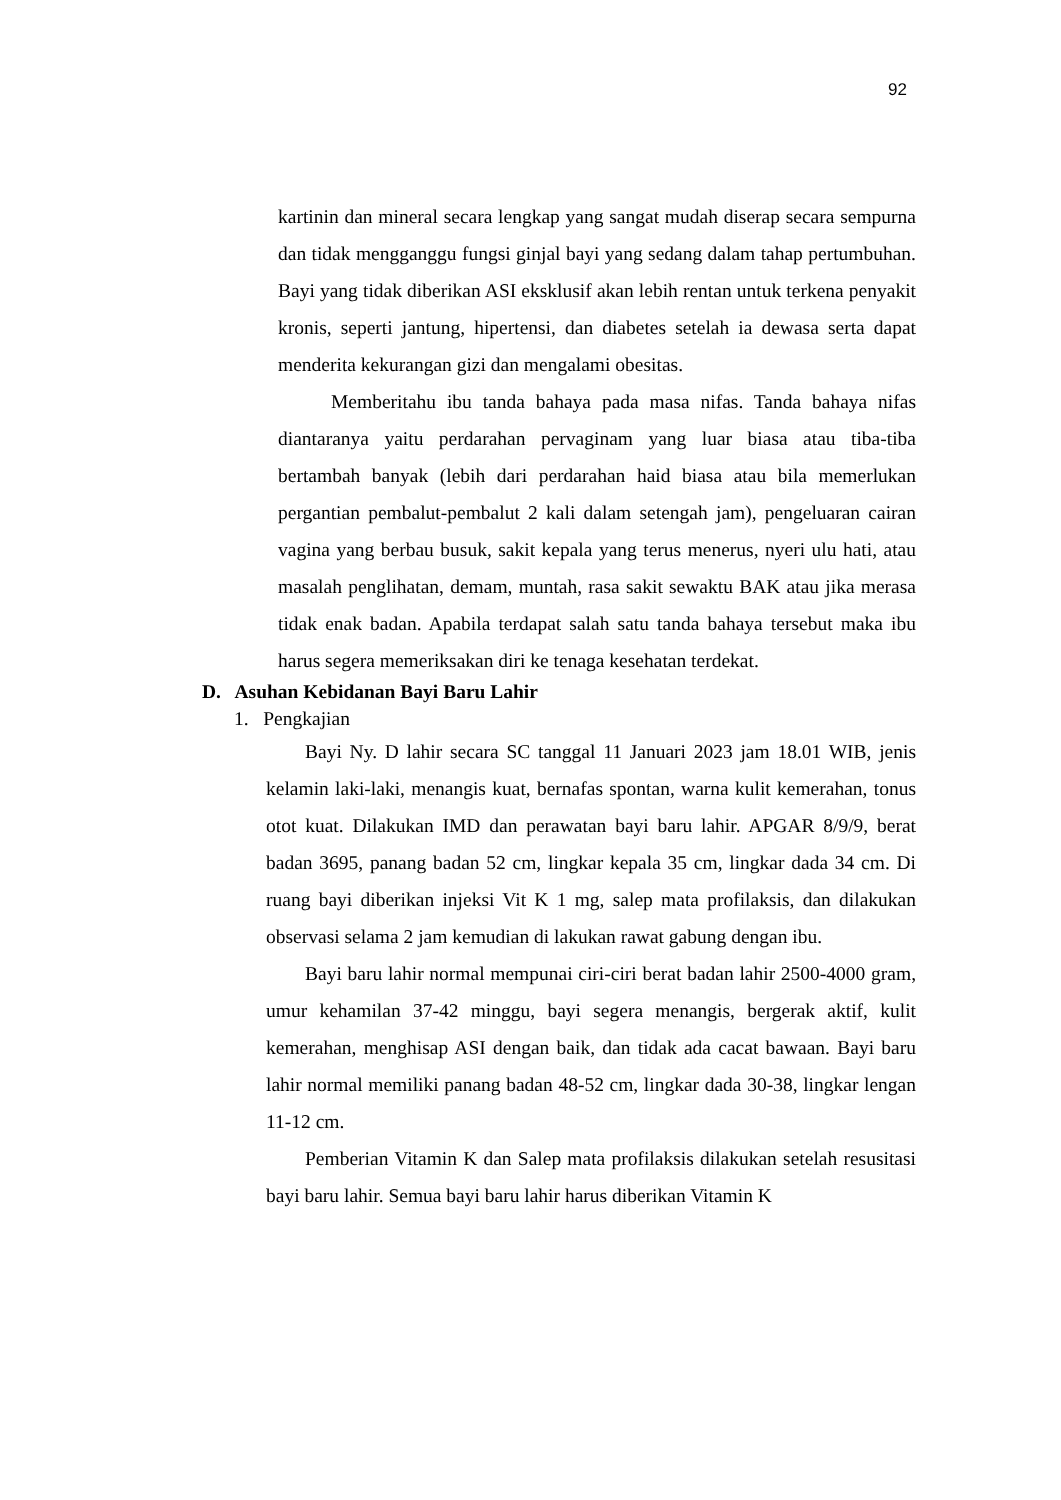92
kartinin dan mineral secara lengkap yang sangat mudah diserap secara sempurna dan tidak mengganggu fungsi ginjal bayi yang sedang dalam tahap pertumbuhan. Bayi yang tidak diberikan ASI eksklusif akan lebih rentan untuk terkena penyakit kronis, seperti jantung, hipertensi, dan diabetes setelah ia dewasa serta dapat menderita kekurangan gizi dan mengalami obesitas.
Memberitahu ibu tanda bahaya pada masa nifas. Tanda bahaya nifas diantaranya yaitu perdarahan pervaginam yang luar biasa atau tiba-tiba bertambah banyak (lebih dari perdarahan haid biasa atau bila memerlukan pergantian pembalut-pembalut 2 kali dalam setengah jam), pengeluaran cairan vagina yang berbau busuk, sakit kepala yang terus menerus, nyeri ulu hati, atau masalah penglihatan, demam, muntah, rasa sakit sewaktu BAK atau jika merasa tidak enak badan. Apabila terdapat salah satu tanda bahaya tersebut maka ibu harus segera memeriksakan diri ke tenaga kesehatan terdekat.
D. Asuhan Kebidanan Bayi Baru Lahir
1. Pengkajian
Bayi Ny. D lahir secara SC tanggal 11 Januari 2023 jam 18.01 WIB, jenis kelamin laki-laki, menangis kuat, bernafas spontan, warna kulit kemerahan, tonus otot kuat. Dilakukan IMD dan perawatan bayi baru lahir. APGAR 8/9/9, berat badan 3695, panang badan 52 cm, lingkar kepala 35 cm, lingkar dada 34 cm. Di ruang bayi diberikan injeksi Vit K 1 mg, salep mata profilaksis, dan dilakukan observasi selama 2 jam kemudian di lakukan rawat gabung dengan ibu.
Bayi baru lahir normal mempunai ciri-ciri berat badan lahir 2500-4000 gram, umur kehamilan 37-42 minggu, bayi segera menangis, bergerak aktif, kulit kemerahan, menghisap ASI dengan baik, dan tidak ada cacat bawaan. Bayi baru lahir normal memiliki panang badan 48-52 cm, lingkar dada 30-38, lingkar lengan 11-12 cm.
Pemberian Vitamin K dan Salep mata profilaksis dilakukan setelah resusitasi bayi baru lahir. Semua bayi baru lahir harus diberikan Vitamin K